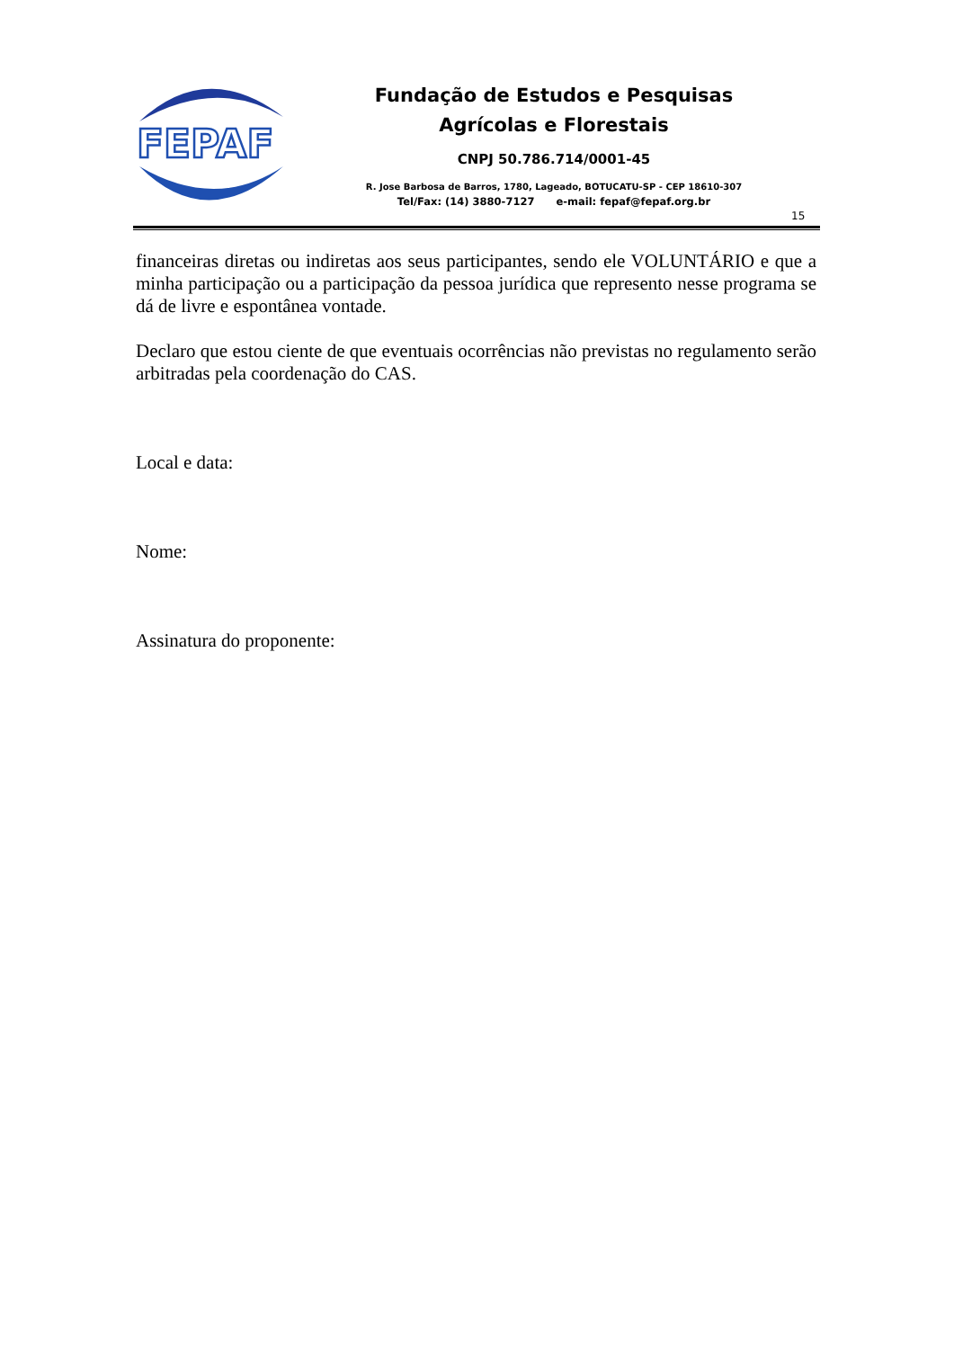FEPAF
Fundação de Estudos e Pesquisas
Agrícolas e Florestais
CNPJ 50.786.714/0001-45
R. Jose Barbosa de Barros, 1780, Lageado, BOTUCATU-SP - CEP 18610-307
Tel/Fax: (14) 3880-7127 e-mail: fepaf@fepaf.org.br
15
financeiras diretas ou indiretas aos seus participantes, sendo ele VOLUNTÁRIO e que a minha participação ou a participação da pessoa jurídica que represento nesse programa se dá de livre e espontânea vontade.
Declaro que estou ciente de que eventuais ocorrências não previstas no regulamento serão arbitradas pela coordenação do CAS.
Local e data:
Nome:
Assinatura do proponente: